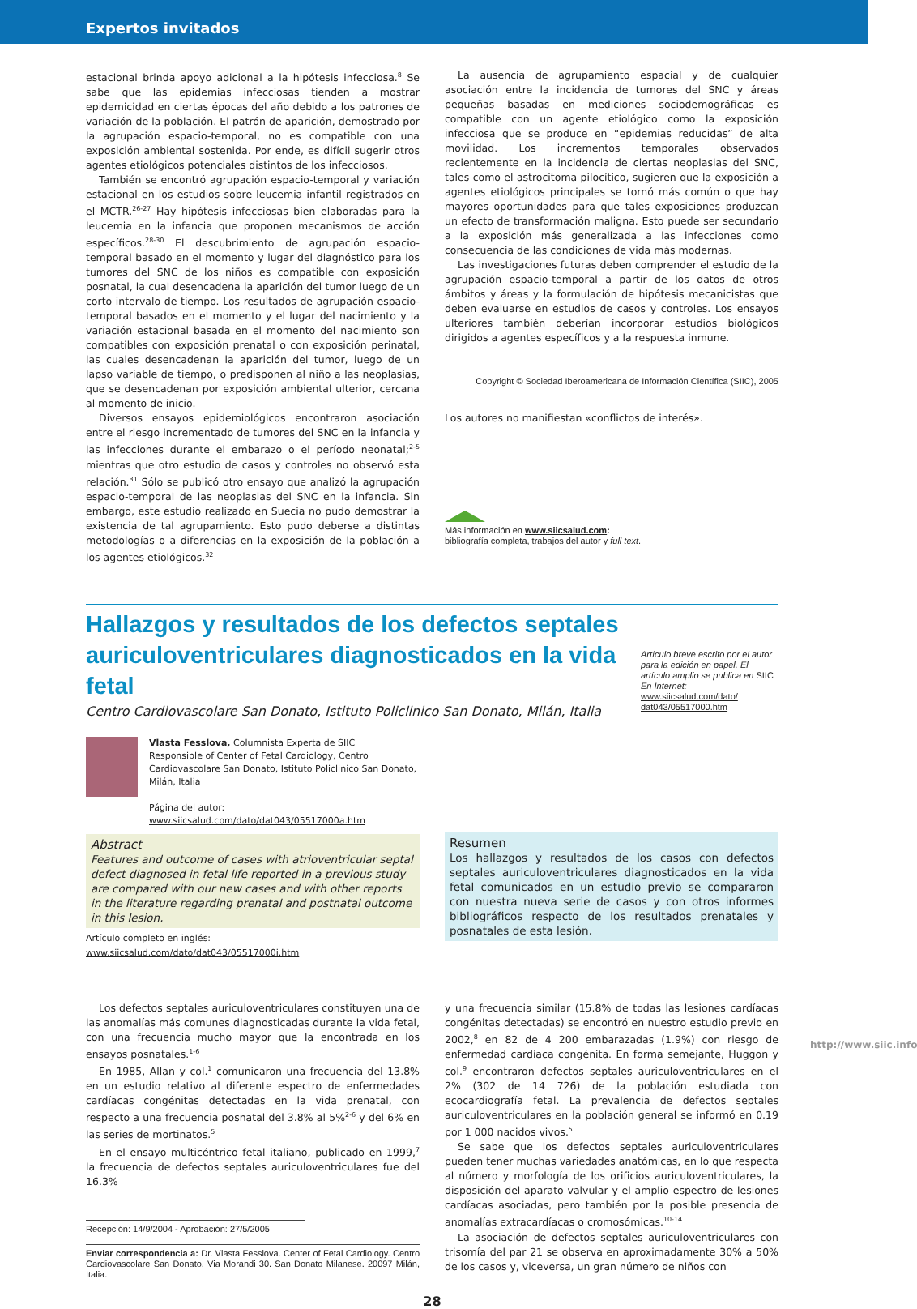Expertos invitados
estacional brinda apoyo adicional a la hipótesis infecciosa.<sup>8</sup> Se sabe que las epidemias infecciosas tienden a mostrar epidemicidad en ciertas épocas del año debido a los patrones de variación de la población. El patrón de aparición, demostrado por la agrupación espacio-temporal, no es compatible con una exposición ambiental sostenida. Por ende, es difícil sugerir otros agentes etiológicos potenciales distintos de los infecciosos.
También se encontró agrupación espacio-temporal y variación estacional en los estudios sobre leucemia infantil registrados en el MCTR.<sup>26-27</sup> Hay hipótesis infecciosas bien elaboradas para la leucemia en la infancia que proponen mecanismos de acción específicos.<sup>28-30</sup> El descubrimiento de agrupación espacio-temporal basado en el momento y lugar del diagnóstico para los tumores del SNC de los niños es compatible con exposición posnatal, la cual desencadena la aparición del tumor luego de un corto intervalo de tiempo. Los resultados de agrupación espacio-temporal basados en el momento y el lugar del nacimiento y la variación estacional basada en el momento del nacimiento son compatibles con exposición prenatal o con exposición perinatal, las cuales desencadenan la aparición del tumor, luego de un lapso variable de tiempo, o predisponen al niño a las neoplasias, que se desencadenan por exposición ambiental ulterior, cercana al momento de inicio.
Diversos ensayos epidemiológicos encontraron asociación entre el riesgo incrementado de tumores del SNC en la infancia y las infecciones durante el embarazo o el período neonatal;<sup>2-5</sup> mientras que otro estudio de casos y controles no observó esta relación.<sup>31</sup> Sólo se publicó otro ensayo que analizó la agrupación espacio-temporal de las neoplasias del SNC en la infancia. Sin embargo, este estudio realizado en Suecia no pudo demostrar la existencia de tal agrupamiento. Esto pudo deberse a distintas metodologías o a diferencias en la exposición de la población a los agentes etiológicos.<sup>32</sup>
La ausencia de agrupamiento espacial y de cualquier asociación entre la incidencia de tumores del SNC y áreas pequeñas basadas en mediciones sociodemográficas es compatible con un agente etiológico como la exposición infecciosa que se produce en “epidemias reducidas” de alta movilidad. Los incrementos temporales observados recientemente en la incidencia de ciertas neoplasias del SNC, tales como el astrocitoma pilocítico, sugieren que la exposición a agentes etiológicos principales se tornó más común o que hay mayores oportunidades para que tales exposiciones produzcan un efecto de transformación maligna. Esto puede ser secundario a la exposición más generalizada a las infecciones como consecuencia de las condiciones de vida más modernas.
Las investigaciones futuras deben comprender el estudio de la agrupación espacio-temporal a partir de los datos de otros ámbitos y áreas y la formulación de hipótesis mecanicistas que deben evaluarse en estudios de casos y controles. Los ensayos ulteriores también deberían incorporar estudios biológicos dirigidos a agentes específicos y a la respuesta inmune.
Copyright © Sociedad Iberoamericana de Información Científica (SIIC), 2005
Los autores no manifiestan «conflictos de interés».
Más información en www.siicsalud.com:
bibliografía completa, trabajos del autor y full text.
Hallazgos y resultados de los defectos septales auriculoventriculares diagnosticados en la vida fetal
Centro Cardiovascolare San Donato, Istituto Policlinico San Donato, Milán, Italia
Artículo breve escrito por el autor para la edición en papel. El artículo amplio se publica en SIIC En Internet:
www.siicsalud.com/dato/ dat043/05517000.htm
Vlasta Fesslova, Columnista Experta de SIIC
Responsible of Center of Fetal Cardiology, Centro Cardiovascolare San Donato, Istituto Policlinico San Donato, Milán, Italia
Página del autor: www.siicsalud.com/dato/dat043/05517000a.htm
Abstract
Features and outcome of cases with atrioventricular septal defect diagnosed in fetal life reported in a previous study are compared with our new cases and with other reports in the literature regarding prenatal and postnatal outcome in this lesion.
Artículo completo en inglés: www.siicsalud.com/dato/dat043/05517000i.htm
Resumen
Los hallazgos y resultados de los casos con defectos septales auriculoventriculares diagnosticados en la vida fetal comunicados en un estudio previo se compararon con nuestra nueva serie de casos y con otros informes bibliográficos respecto de los resultados prenatales y posnatales de esta lesión.
Los defectos septales auriculoventriculares constituyen una de las anomalías más comunes diagnosticadas durante la vida fetal, con una frecuencia mucho mayor que la encontrada en los ensayos posnatales.<sup>1-6</sup>
En 1985, Allan y col.<sup>1</sup> comunicaron una frecuencia del 13.8% en un estudio relativo al diferente espectro de enfermedades cardíacas congénitas detectadas en la vida prenatal, con respecto a una frecuencia posnatal del 3.8% al 5%<sup>2-6</sup> y del 6% en las series de mortinatos.<sup>5</sup>
En el ensayo multicéntrico fetal italiano, publicado en 1999,<sup>7</sup> la frecuencia de defectos septales auriculoventriculares fue del 16.3%
Recepción: 14/9/2004 - Aprobación: 27/5/2005
Enviar correspondencia a: Dr. Vlasta Fesslova. Center of Fetal Cardiology. Centro Cardiovascolare San Donato, Via Morandi 30. San Donato Milanese. 20097 Milán, Italia.
y una frecuencia similar (15.8% de todas las lesiones cardíacas congénitas detectadas) se encontró en nuestro estudio previo en 2002,<sup>8</sup> en 82 de 4 200 embarazadas (1.9%) con riesgo de enfermedad cardíaca congénita. En forma semejante, Huggon y col.<sup>9</sup> encontraron defectos septales auriculoventriculares en el 2% (302 de 14 726) de la población estudiada con ecocardiografía fetal. La prevalencia de defectos septales auriculoventriculares en la población general se informó en 0.19 por 1 000 nacidos vivos.<sup>5</sup>
Se sabe que los defectos septales auriculoventriculares pueden tener muchas variedades anatómicas, en lo que respecta al número y morfología de los orificios auriculoventriculares, la disposición del aparato valvular y el amplio espectro de lesiones cardíacas asociadas, pero también por la posible presencia de anomalías extracardíacas o cromosómicas.<sup>10-14</sup>
La asociación de defectos septales auriculoventriculares con trisomía del par 21 se observa en aproximadamente 30% a 50% de los casos y, viceversa, un gran número de niños con
28
http://www.siic.info